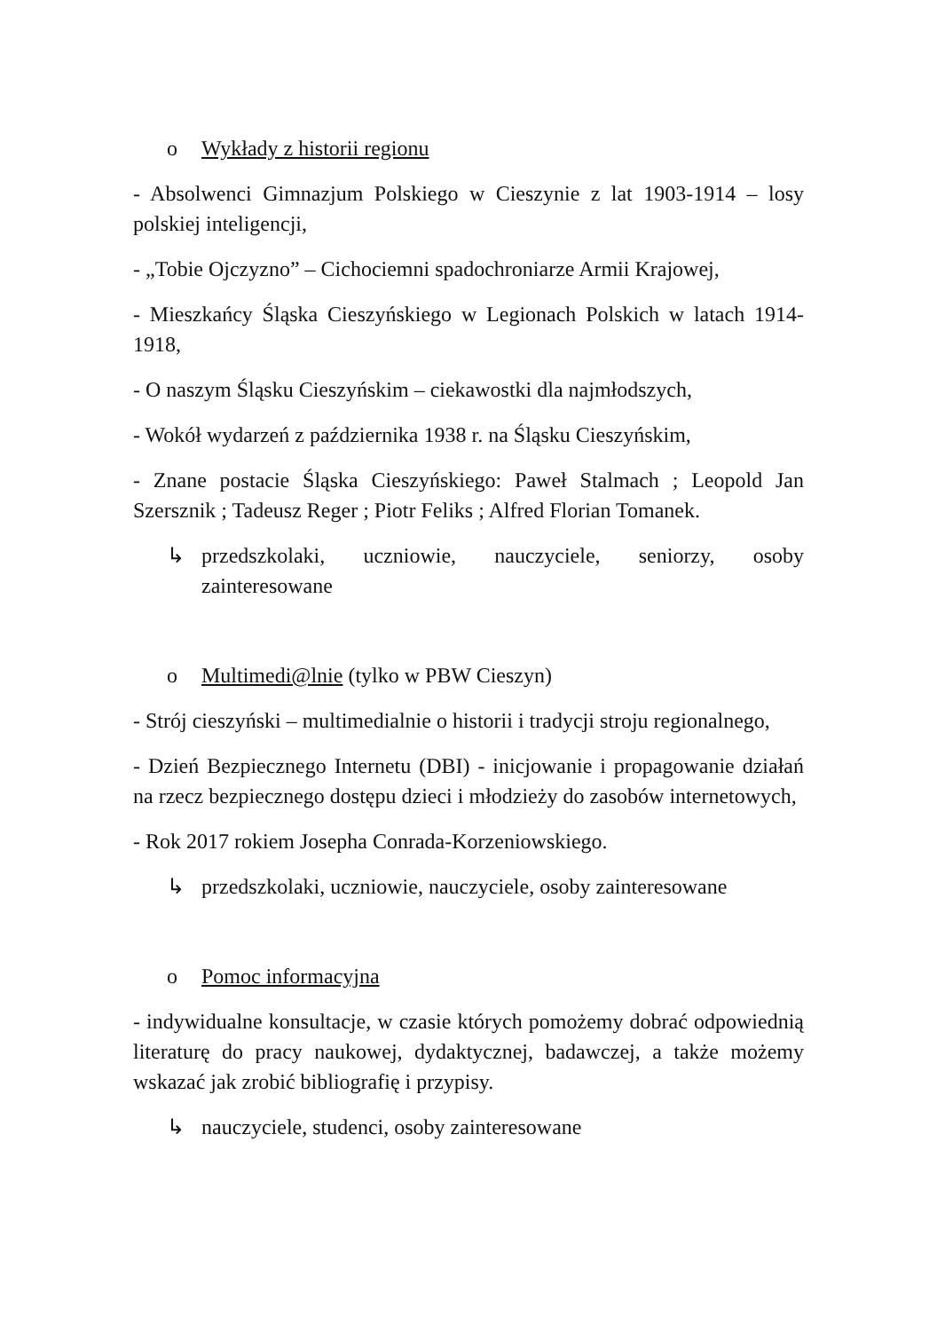o Wykłady z historii regionu
- Absolwenci Gimnazjum Polskiego w Cieszynie z lat 1903-1914 – losy polskiej inteligencji,
- „Tobie Ojczyzno” – Cichociemni spadochroniarze Armii Krajowej,
- Mieszkańcy Śląska Cieszyńskiego w Legionach Polskich w latach 1914-1918,
- O naszym Śląsku Cieszyńskim – ciekawostki dla najmłodszych,
- Wokół wydarzeń z października 1938 r. na Śląsku Cieszyńskim,
- Znane postacie Śląska Cieszyńskiego: Paweł Stalmach ; Leopold Jan Szersznik ; Tadeusz Reger ; Piotr Feliks ; Alfred Florian Tomanek.
↳ przedszkolaki, uczniowie, nauczyciele, seniorzy, osoby zainteresowane
o Multimedi@lnie (tylko w PBW Cieszyn)
- Strój cieszyński – multimedialnie o historii i tradycji stroju regionalnego,
- Dzień Bezpiecznego Internetu (DBI) - inicjowanie i propagowanie działań na rzecz bezpiecznego dostępu dzieci i młodzieży do zasobów internetowych,
- Rok 2017 rokiem Josepha Conrada-Korzeniowskiego.
↳ przedszkolaki, uczniowie, nauczyciele, osoby zainteresowane
o Pomoc informacyjna
- indywidualne konsultacje, w czasie których pomożemy dobrać odpowiednią literaturę do pracy naukowej, dydaktycznej, badawczej, a także możemy wskazać jak zrobić bibliografię i przypisy.
↳ nauczyciele, studenci, osoby zainteresowane